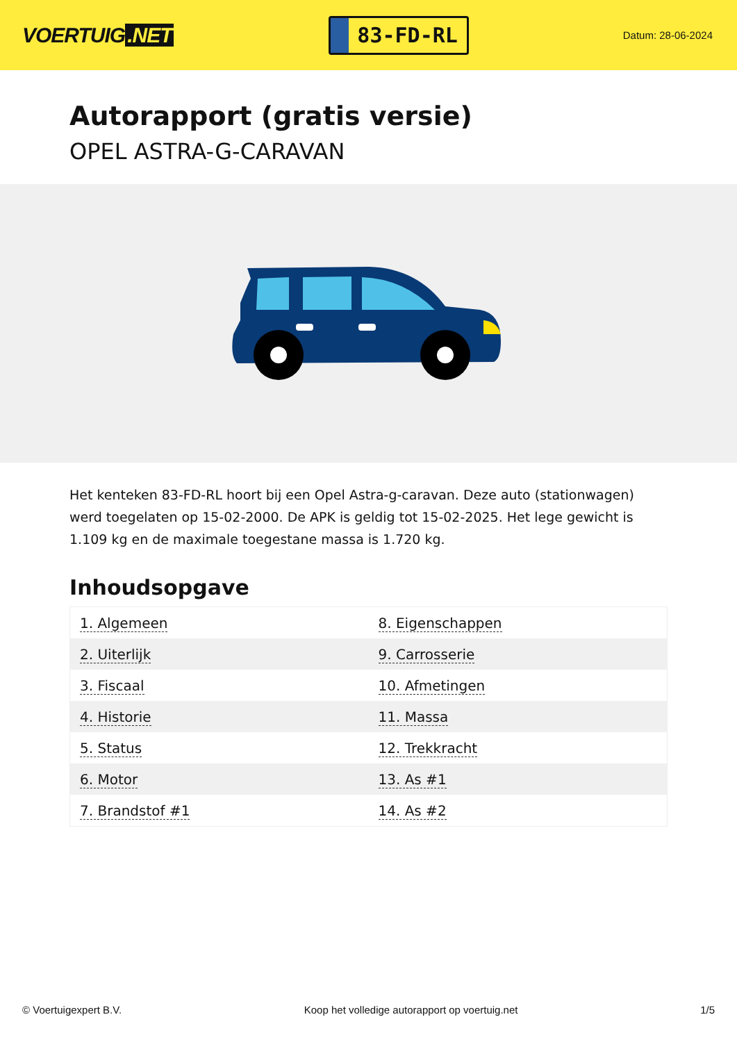VOERTUIG.NET
83-FD-RL
Datum: 28-06-2024
Autorapport (gratis versie)
OPEL ASTRA-G-CARAVAN
Het kenteken 83-FD-RL hoort bij een Opel Astra-g-caravan. Deze auto (stationwagen) werd toegelaten op 15-02-2000. De APK is geldig tot 15-02-2025. Het lege gewicht is 1.109 kg en de maximale toegestane massa is 1.720 kg.
Inhoudsopgave
| 1. Algemeen | 8. Eigenschappen |
| 2. Uiterlijk | 9. Carrosserie |
| 3. Fiscaal | 10. Afmetingen |
| 4. Historie | 11. Massa |
| 5. Status | 12. Trekkracht |
| 6. Motor | 13. As #1 |
| 7. Brandstof #1 | 14. As #2 |
© Voertuigexpert B.V. Koop het volledige autorapport op voertuig.net 1/5